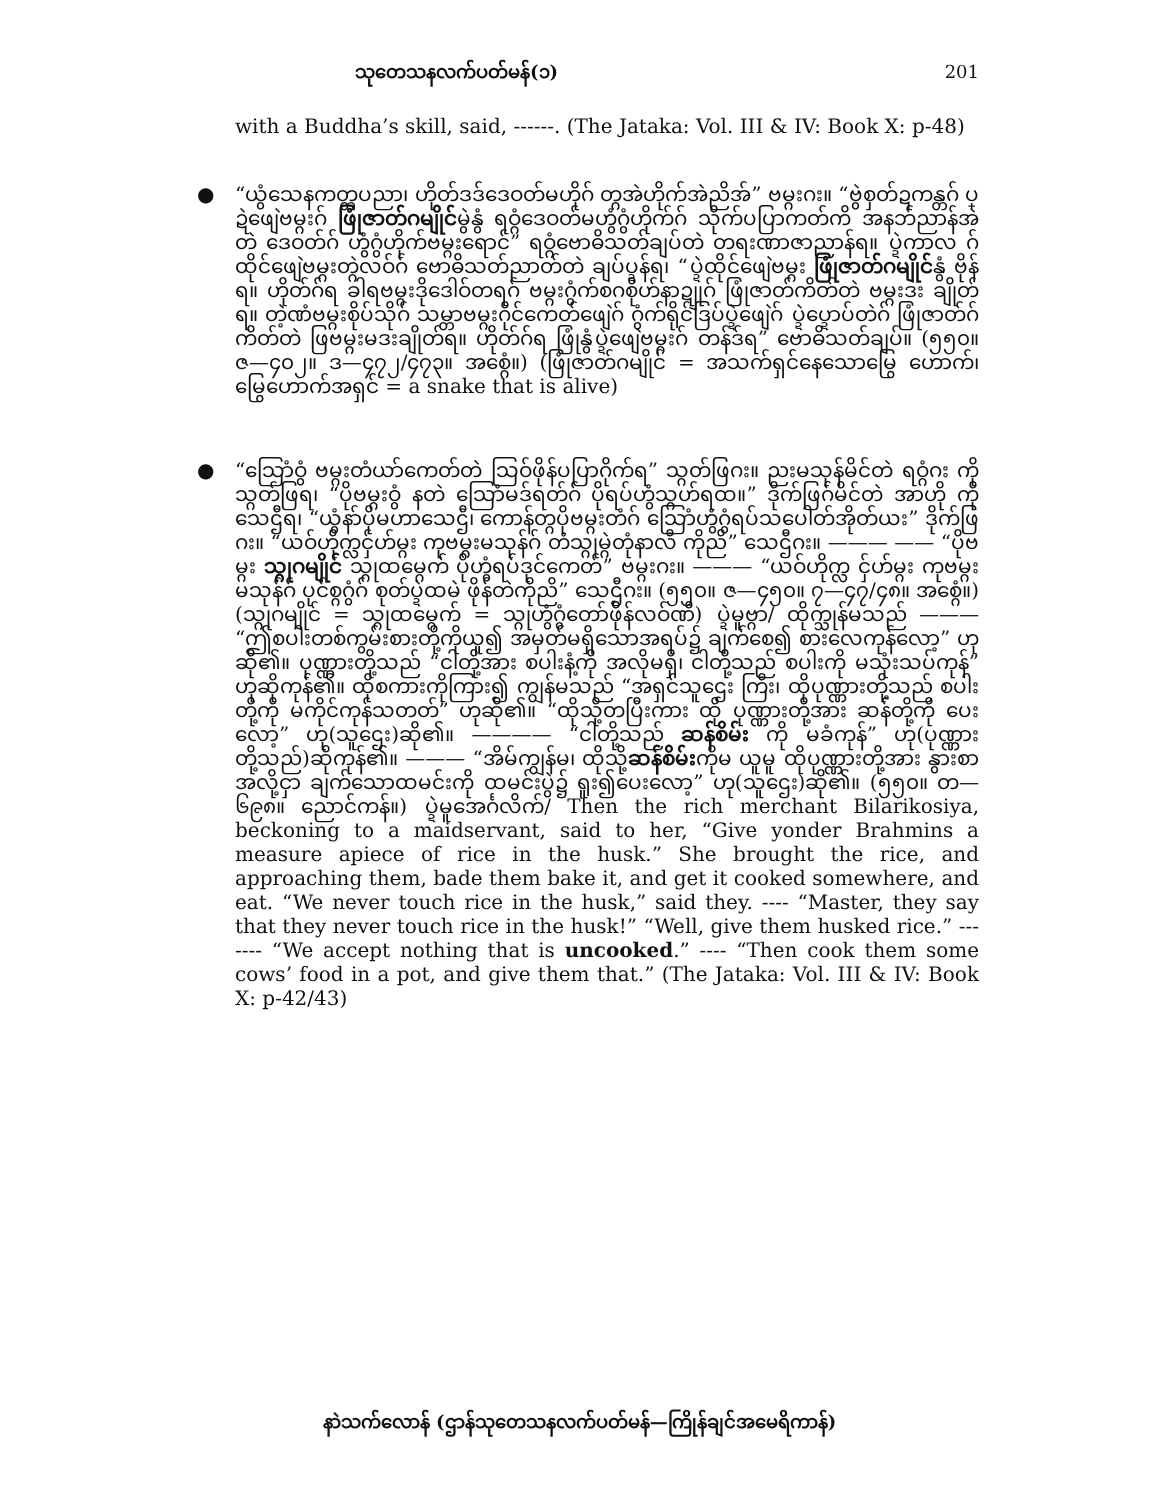သုတေသနလက်ပတ်မန်(၁) 201
with a Buddha’s skill, said, ------. (The Jataka: Vol. III & IV: Book X: p-48)
● “ယွံသေနကတ္တပညာ၊ ဟိုတ်ဒဒ်ဒေဝတ်မဟိုဂ် တ္ဂအဲဟိုက်အဲညိအ်” ဗမ္ဂးဂး။ “ဗွဲစှတ်ဍကန္တဂ် ပ္ဍဲဖျေဲဗမ္ဂးဂ် ဖြုံဇာတ်ဂမျိုင်မွဲနွံ ရဝ္ဂံဒေဝတ်မဟွံဂွံဟိုက်ဂ် သိုက်ပပြာကတ်ကိ အနဘ်ညာန်အဲ တဲ ဒေဝတ်ဂ် ဟွံဂွံဟိုက်ဗမ္ဂးရောင်” ရဝ္ဂံဗောဓိသတ်ချပ်တဲ တရးဏာဇာညာန်ရ။ ပ္ဍဲကာလ ဂ် ထိုင်ဖျေဲဗမ္ဂးတ္ဂဲလဝ်ဂ် ဗောဓိသတ်ညာတ်တဲ ချပ်ပ္ဍန်ရ၊ “ပ္ဍဲထိုင်ဖျေဲဗမ္ဂး ဖြုံဇာတ်ဂမျိုင်နွံ ဗိုန်ရ။ ဟိုတ်ဂ်ရ ခါရဗမ္ဂးဒိုဒေါဝ်တရဂ် ဗမ္ဂးဂွံက်စဂစိုဟ်နာဍျုဂ် ဖြုံဇာတ်ကိတ်တဲ ဗမ္ဂးဒး ချိုတ်ရ။ တဲ့ဏံဗမ္ဂးစိုပ်သိုဂ် သမ္တာဗမ္ဂးဂိုင်ကေတ်ဖျေဲဂ် ဂွံက်ရိုင်ဒြပ်ပ္ဍဲဖျေဲဂ် ပ္ဍဲပ္ဍောပ်တဲဂ် ဖြုံဇာတ်ဂ်ကိတ်တဲ ဖြဗမ္ဂးမဒးချိုတ်ရ။ ဟိုတ်ဂ်ရ ဖြုံနွံပ္ဍဲဖျေဲဗမ္ဂးဂ် တန်ဒ်ရ” ဗောဓိသတ်ချပ်။ (၅၅၀။ ဇ—၄၀၂။ ဒ—၄၇၂/၄၇၃။ အစ္ဂေံ။) (ဖြုံဇာတ်ဂမျိုင် = အသက်ရှင်နေသောမြွေ ဟောက်၊ မြွေဟောက်အရှင် = a snake that is alive)
● “သြောံဝွံ ဗမ္ဂးတံယာ်ကေတ်တဲ သြဝ်ဖိုန်ပပြာဂိုက်ရ” သ္ဂတ်ဖြဂး။ ညးမသုန်မိင်တဲ ရဝ္ဂံဂး ကိုသ္ဂတ်ဖြရ၊ “ပိုဗမ္ဂးဝွံ နတဲ သြောံမဒ်ရတ်ဂ် ပိုရပ်ဟွံသ္ဂဟ်ရထ။” ဒိုက်ဖြဂ်မိင်တဲ အာဟို ကိုသေဌီရ၊ “ယွံနာ်ပိုမဟာသေဌီ၊ ကောန်တ္ဂပိုဗမ္ဂးတံဂ် သြောံဟွံဂွံရပ်သပေါတ်အိုတ်ယး” ဒိုက်ဖြဂး။ “ယဝ်ဟိုက္လငှ်ဟ်မ္ဂး ကုဗမ္ဂးမသုန်ဂ် တံသ္ဂုမ္ဂဲတုံနာလီ ကိုညိ” သေဌီဂး။ ——— —— “ပိုဗမ္ဂး သ္ဂုဂမျိုင် သ္ဂုထမ္ဂေက် ပိုဟွံရပ်ဒုင်ကေတ်” ဗမ္ဂးဂး။ ——— “ယဝ်ဟိုက္လ ငှ်ဟ်မ္ဂး ကုဗမ္ဂးမသုန်ဂ် ပုင်စ္ဂဂွံဂ် စုတ်ပ္ဍဲထမဲ ဖိုန်တဲကိုညိ” သေဌီဂး။ (၅၅၀။ ဇ—၄၅၀။ ၇—၄၇/၄၈။ အစ္ဂေံ။) (သ္ဂုဂမျိုင် = သ္ဂုထမ္ဂေက် = သ္ဂုဟွံဂွံတော်ဖိုန်လဝ်ဏီ) ပ္ဍဲမူဗ္ဂာ/ ထိုက္သုန်မသည် ——— “ဤစပါးတစ်ကွမ်းစားတို့ကိုယူ၍ အမှတ်မရှိသောအရပ်၌ ချက်စေ၍ စားလေကုန်လော့” ဟုဆို၏။ ပုဏ္ဏားတို့သည် “ငါတို့အား စပါးနံ့ကို အလိုမရှိ၊ ငါတို့သည် စပါးကို မသုံးသပ်ကုန်” ဟုဆိုကုန်၏။ ထိုစကားကိုကြား၍ ကျွန်မသည် “အရှင်သူဌေး ကြီး၊ ထိုပုဏ္ဏားတို့သည် စပါးတို့ကို မကိုင်ကုန်သတတ်” ဟုဆို၏။ “ထိုသို့တပြီးကား ထို ပုဏ္ဏားတို့အား ဆန်တို့ကို ပေးလော့” ဟု(သူဌေး)ဆို၏။ ———— “ငါတို့သည် ဆန်စိမ်း ကို မခံကုန်” ဟု(ပုဏ္ဏားတို့သည်)ဆိုကုန်၏။ ——— “အိမ်ကျွန်မ၊ ထိုသို့ဆန်စိမ်းကိုမ ယူမူ ထိုပုဏ္ဏားတို့အား နွားစာအလို့ငှာ ချက်သောထမင်းကို ထမင်းပွဲ၌ ရူး၍ပေးလော့” ဟု(သူဌေး)ဆို၏။ (၅၅၀။ တ—၆၉၈။ ညောင်ကန်။) ပ္ဍဲမူအေင်္ဂလိက်/ Then the rich merchant Bilarikosiya, beckoning to a maidservant, said to her, “Give yonder Brahmins a measure apiece of rice in the husk.” She brought the rice, and approaching them, bade them bake it, and get it cooked somewhere, and eat. “We never touch rice in the husk,” said they. ---- “Master, they say that they never touch rice in the husk!” “Well, give them husked rice.” ------- “We accept nothing that is uncooked.” ---- “Then cook them some cows’ food in a pot, and give them that.” (The Jataka: Vol. III & IV: Book X: p-42/43)
နာဲသက်လောန် (ဌာန်သုတေသနလက်ပတ်မန်—ကြိုန်ချင်အမေရိကာန်)